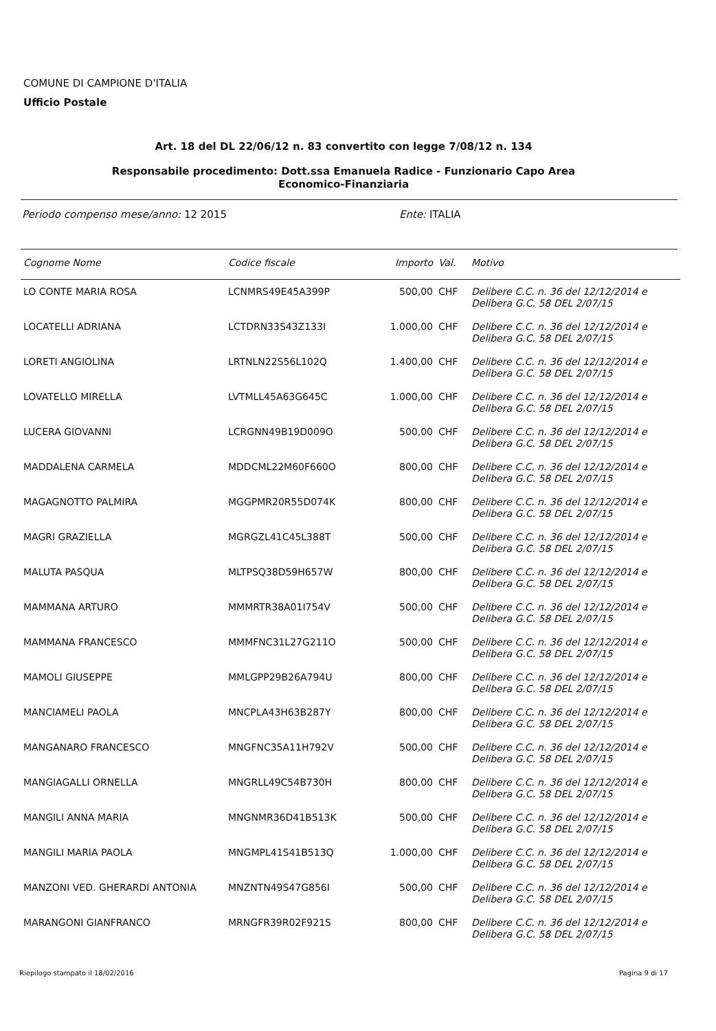COMUNE DI CAMPIONE D'ITALIA
Ufficio Postale
Art. 18 del DL 22/06/12 n. 83 convertito con legge 7/08/12 n. 134
Responsabile procedimento: Dott.ssa Emanuela Radice - Funzionario Capo Area
Economico-Finanziaria
Periodo compenso mese/anno: 12 2015 Ente: ITALIA
| Cognome Nome | Codice fiscale | Importo | Val. | Motivo |
| --- | --- | --- | --- | --- |
| LO CONTE MARIA ROSA | LCNMRS49E45A399P | 500,00 | CHF | Delibere C.C. n. 36 del 12/12/2014 e Delibera G.C. 58 DEL 2/07/15 |
| LOCATELLI ADRIANA | LCTDRN33S43Z133I | 1.000,00 | CHF | Delibere C.C. n. 36 del 12/12/2014 e Delibera G.C. 58 DEL 2/07/15 |
| LORETI ANGIOLINA | LRTNLN22S56L102Q | 1.400,00 | CHF | Delibere C.C. n. 36 del 12/12/2014 e Delibera G.C. 58 DEL 2/07/15 |
| LOVATELLO MIRELLA | LVTMLL45A63G645C | 1.000,00 | CHF | Delibere C.C. n. 36 del 12/12/2014 e Delibera G.C. 58 DEL 2/07/15 |
| LUCERA GIOVANNI | LCRGNN49B19D009O | 500,00 | CHF | Delibere C.C. n. 36 del 12/12/2014 e Delibera G.C. 58 DEL 2/07/15 |
| MADDALENA CARMELA | MDDCML22M60F660O | 800,00 | CHF | Delibere C.C. n. 36 del 12/12/2014 e Delibera G.C. 58 DEL 2/07/15 |
| MAGAGNOTTO PALMIRA | MGGPMR20R55D074K | 800,00 | CHF | Delibere C.C. n. 36 del 12/12/2014 e Delibera G.C. 58 DEL 2/07/15 |
| MAGRI GRAZIELLA | MGRGZL41C45L388T | 500,00 | CHF | Delibere C.C. n. 36 del 12/12/2014 e Delibera G.C. 58 DEL 2/07/15 |
| MALUTA PASQUA | MLTPSQ38D59H657W | 800,00 | CHF | Delibere C.C. n. 36 del 12/12/2014 e Delibera G.C. 58 DEL 2/07/15 |
| MAMMANA ARTURO | MMMRTR38A01I754V | 500,00 | CHF | Delibere C.C. n. 36 del 12/12/2014 e Delibera G.C. 58 DEL 2/07/15 |
| MAMMANA FRANCESCO | MMMFNC31L27G211O | 500,00 | CHF | Delibere C.C. n. 36 del 12/12/2014 e Delibera G.C. 58 DEL 2/07/15 |
| MAMOLI GIUSEPPE | MMLGPP29B26A794U | 800,00 | CHF | Delibere C.C. n. 36 del 12/12/2014 e Delibera G.C. 58 DEL 2/07/15 |
| MANCIAMELI PAOLA | MNCPLA43H63B287Y | 800,00 | CHF | Delibere C.C. n. 36 del 12/12/2014 e Delibera G.C. 58 DEL 2/07/15 |
| MANGANARO FRANCESCO | MNGFNC35A11H792V | 500,00 | CHF | Delibere C.C. n. 36 del 12/12/2014 e Delibera G.C. 58 DEL 2/07/15 |
| MANGIAGALLI ORNELLA | MNGRLL49C54B730H | 800,00 | CHF | Delibere C.C. n. 36 del 12/12/2014 e Delibera G.C. 58 DEL 2/07/15 |
| MANGILI ANNA MARIA | MNGNMR36D41B513K | 500,00 | CHF | Delibere C.C. n. 36 del 12/12/2014 e Delibera G.C. 58 DEL 2/07/15 |
| MANGILI MARIA PAOLA | MNGMPL41S41B513Q | 1.000,00 | CHF | Delibere C.C. n. 36 del 12/12/2014 e Delibera G.C. 58 DEL 2/07/15 |
| MANZONI VED. GHERARDI ANTONIA | MNZNTN49S47G856I | 500,00 | CHF | Delibere C.C. n. 36 del 12/12/2014 e Delibera G.C. 58 DEL 2/07/15 |
| MARANGONI GIANFRANCO | MRNGFR39R02F921S | 800,00 | CHF | Delibere C.C. n. 36 del 12/12/2014 e Delibera G.C. 58 DEL 2/07/15 |
Riepilogo stampato il 18/02/2016
Pagina 9 di 17